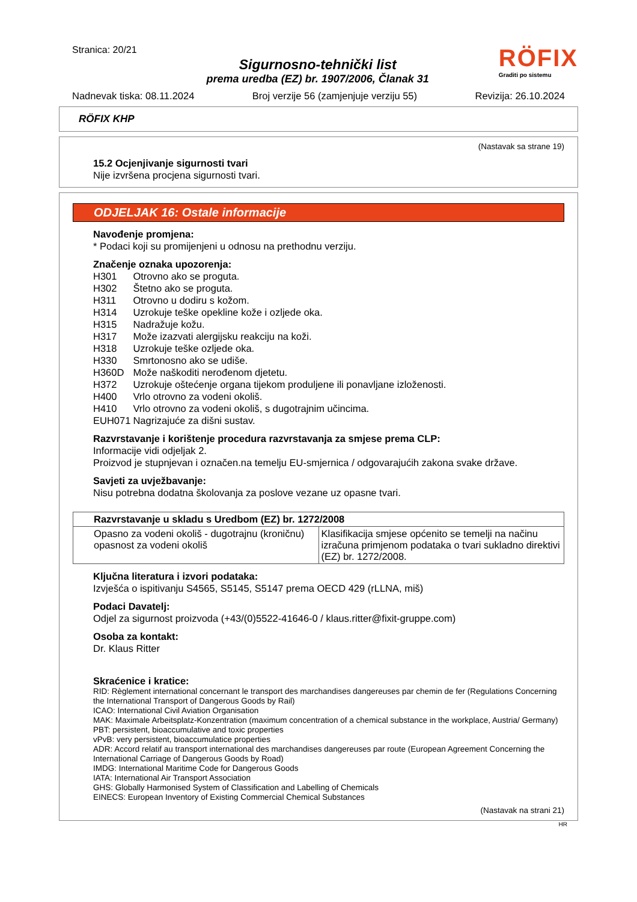Stranica: 20/21
Sigurnosno-tehnički list
prema uredba (EZ) br. 1907/2006, Članak 31
RÖFIX
Graditi po sistemu
Nadnevak tiska: 08.11.2024 Broj verzije 56 (zamjenjuje verziju 55) Revizija: 26.10.2024
RÖFIX KHP
(Nastavak sa strane 19)
15.2 Ocjenjivanje sigurnosti tvari
Nije izvršena procjena sigurnosti tvari.
ODJELJAK 16: Ostale informacije
Navođenje promjena:
* Podaci koji su promijenjeni u odnosu na prethodnu verziju.
Značenje oznaka upozorenja:
| H301 | Otrovno ako se proguta. |
| H302 | Štetno ako se proguta. |
| H311 | Otrovno u dodiru s kožom. |
| H314 | Uzrokuje teške opekline kože i ozljede oka. |
| H315 | Nadražuje kožu. |
| H317 | Može izazvati alergijsku reakciju na koži. |
| H318 | Uzrokuje teške ozljede oka. |
| H330 | Smrtonosno ako se udiše. |
| H360D | Može naškoditi nerođenom djetetu. |
| H372 | Uzrokuje oštećenje organa tijekom produljene ili ponavljane izloženosti. |
| H400 | Vrlo otrovno za vodeni okoliš. |
| H410 | Vrlo otrovno za vodeni okoliš, s dugotrajnim učincima. |
| EUH071 | Nagrizajuće za dišni sustav. |
Razvrstavanje i korištenje procedura razvrstavanja za smjese prema CLP:
Informacije vidi odjeljak 2.
Proizvod je stupnjevan i označen.na temelju EU-smjernica / odgovarajućih zakona svake države.
Savjeti za uvježbavanje:
Nisu potrebna dodatna školovanja za poslove vezane uz opasne tvari.
| Razvrstavanje u skladu s Uredbom (EZ) br. 1272/2008 | |
| --- | --- |
| Opasno za vodeni okoliš - dugotrajnu (kroničnu) opasnost za vodeni okoliš | Klasifikacija smjese općenito se temelji na načinu izračuna primjenom podataka o tvari sukladno direktivi (EZ) br. 1272/2008. |
Ključna literatura i izvori podataka:
Izvješća o ispitivanju S4565, S5145, S5147 prema OECD 429 (rLLNA, miš)
Podaci Davatelj:
Odjel za sigurnost proizvoda (+43/(0)5522-41646-0 / klaus.ritter@fixit-gruppe.com)
Osoba za kontakt:
Dr. Klaus Ritter
Skraćenice i kratice:
RID: Règlement international concernant le transport des marchandises dangereuses par chemin de fer (Regulations Concerning the International Transport of Dangerous Goods by Rail)
ICAO: International Civil Aviation Organisation
MAK: Maximale Arbeitsplatz-Konzentration (maximum concentration of a chemical substance in the workplace, Austria/ Germany)
PBT: persistent, bioaccumulative and toxic properties
vPvB: very persistent, bioaccumulatice properties
ADR: Accord relatif au transport international des marchandises dangereuses par route (European Agreement Concerning the International Carriage of Dangerous Goods by Road)
IMDG: International Maritime Code for Dangerous Goods
IATA: International Air Transport Association
GHS: Globally Harmonised System of Classification and Labelling of Chemicals
EINECS: European Inventory of Existing Commercial Chemical Substances
(Nastavak na strani 21)
HR